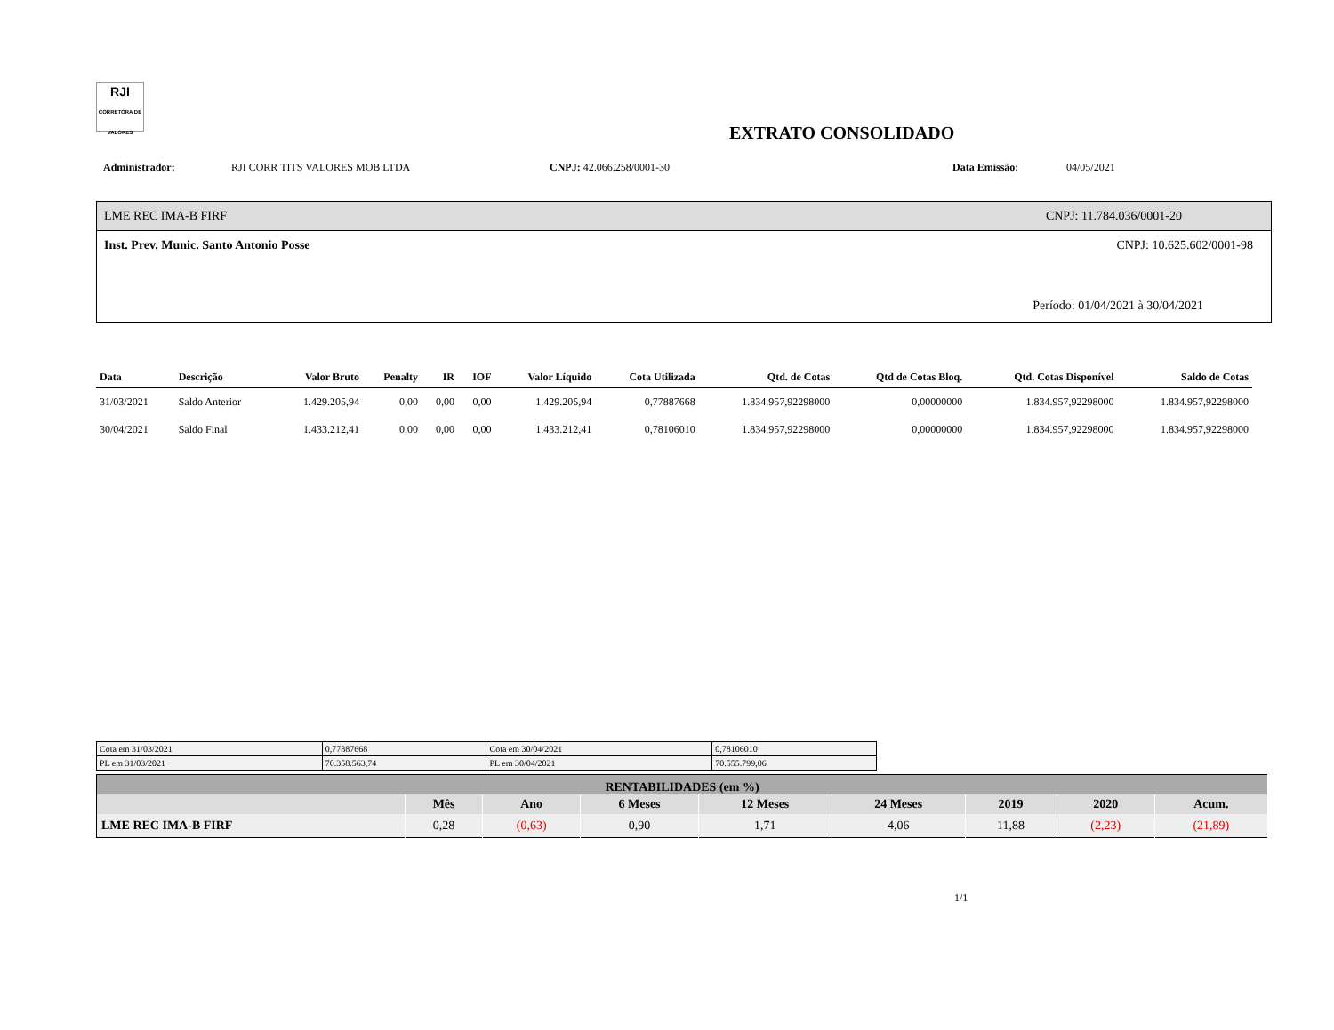RJI
CORRETORA DE VALORES
EXTRATO CONSOLIDADO
Administrador: RJI CORR TITS VALORES MOB LTDA CNPJ: 42.066.258/0001-30 Data Emissão: 04/05/2021
LME REC IMA-B FIRF CNPJ: 11.784.036/0001-20
Inst. Prev. Munic. Santo Antonio Posse CNPJ: 10.625.602/0001-98
Período: 01/04/2021 à 30/04/2021
| Data | Descrição | Valor Bruto | Penalty | IR | IOF | Valor Líquido | Cota Utilizada | Qtd. de Cotas | Qtd de Cotas Bloq. | Qtd. Cotas Disponível | Saldo de Cotas |
| --- | --- | --- | --- | --- | --- | --- | --- | --- | --- | --- | --- |
| 31/03/2021 | Saldo Anterior | 1.429.205,94 | 0,00 | 0,00 | 0,00 | 1.429.205,94 | 0,77887668 | 1.834.957,92298000 | 0,00000000 | 1.834.957,92298000 | 1.834.957,92298000 |
| 30/04/2021 | Saldo Final | 1.433.212,41 | 0,00 | 0,00 | 0,00 | 1.433.212,41 | 0,78106010 | 1.834.957,92298000 | 0,00000000 | 1.834.957,92298000 | 1.834.957,92298000 |
| Cota em 31/03/2021 | 0,77887668 | Cota em 30/04/2021 | 0,78106010 |
| PL em 31/03/2021 | 70.358.563,74 | PL em 30/04/2021 | 70.555.799,06 |
| RENTABILIDADES (em %) | | | | | | | | |
| --- | --- | --- | --- | --- | --- | --- | --- | --- |
| | Mês | Ano | 6 Meses | 12 Meses | 24 Meses | 2019 | 2020 | Acum. |
| LME REC IMA-B FIRF | 0,28 | (0,63) | 0,90 | 1,71 | 4,06 | 11,88 | (2,23) | (21,89) |
1/1